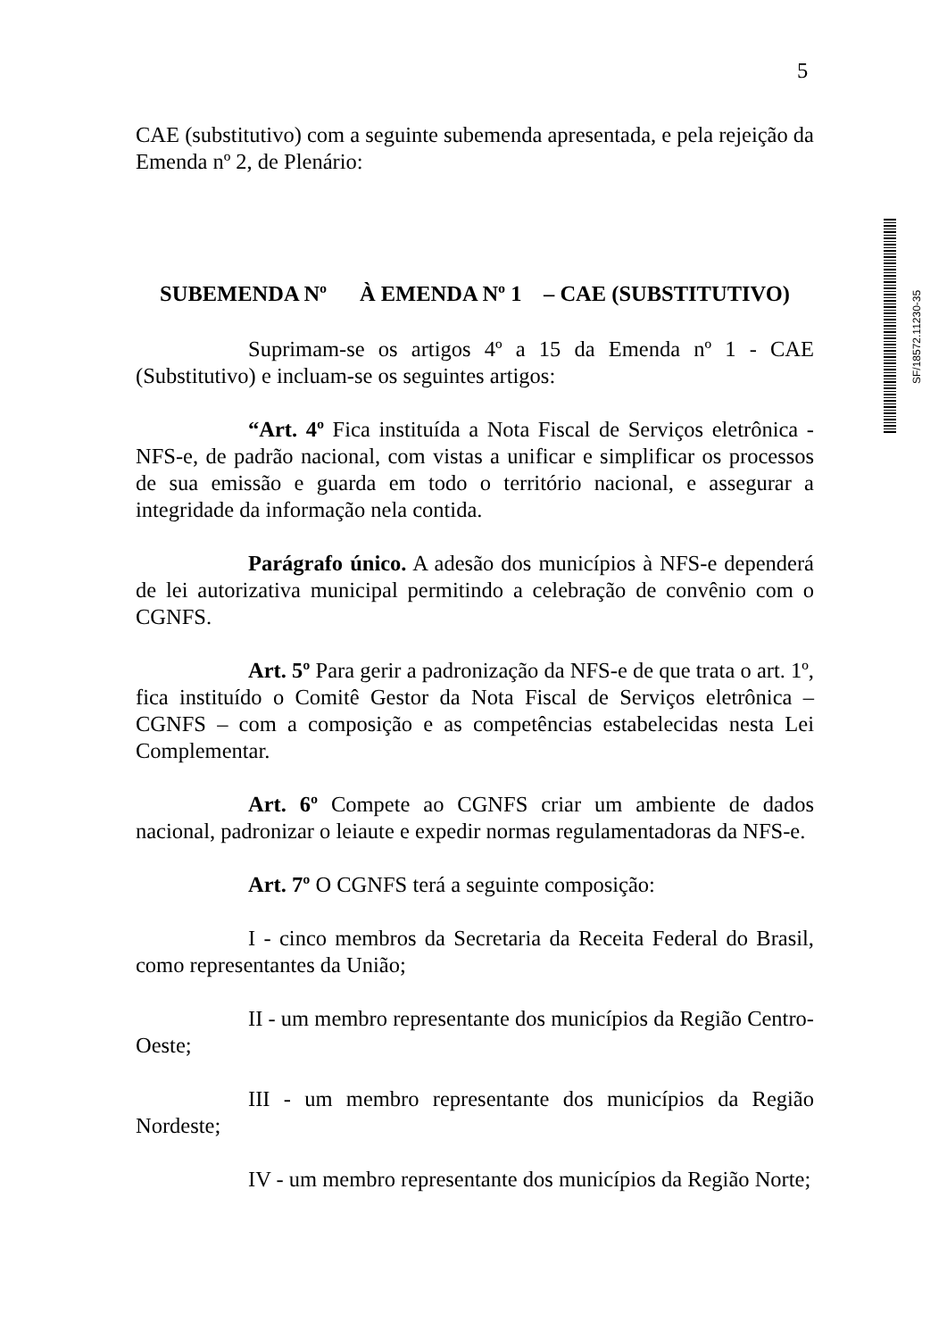5
CAE (substitutivo) com a seguinte subemenda apresentada, e pela rejeição da Emenda nº 2, de Plenário:
SUBEMENDA Nº À EMENDA Nº 1 – CAE (SUBSTITUTIVO)
Suprimam-se os artigos 4º a 15 da Emenda nº 1 - CAE (Substitutivo) e incluam-se os seguintes artigos:
“Art. 4º Fica instituída a Nota Fiscal de Serviços eletrônica - NFS-e, de padrão nacional, com vistas a unificar e simplificar os processos de sua emissão e guarda em todo o território nacional, e assegurar a integridade da informação nela contida.
Parágrafo único. A adesão dos municípios à NFS-e dependerá de lei autorizativa municipal permitindo a celebração de convênio com o CGNFS.
Art. 5º Para gerir a padronização da NFS-e de que trata o art. 1º, fica instituído o Comitê Gestor da Nota Fiscal de Serviços eletrônica – CGNFS – com a composição e as competências estabelecidas nesta Lei Complementar.
Art. 6º Compete ao CGNFS criar um ambiente de dados nacional, padronizar o leiaute e expedir normas regulamentadoras da NFS-e.
Art. 7º O CGNFS terá a seguinte composição:
I - cinco membros da Secretaria da Receita Federal do Brasil, como representantes da União;
II - um membro representante dos municípios da Região Centro-Oeste;
III - um membro representante dos municípios da Região Nordeste;
IV - um membro representante dos municípios da Região Norte;
SF/18572.11230-35